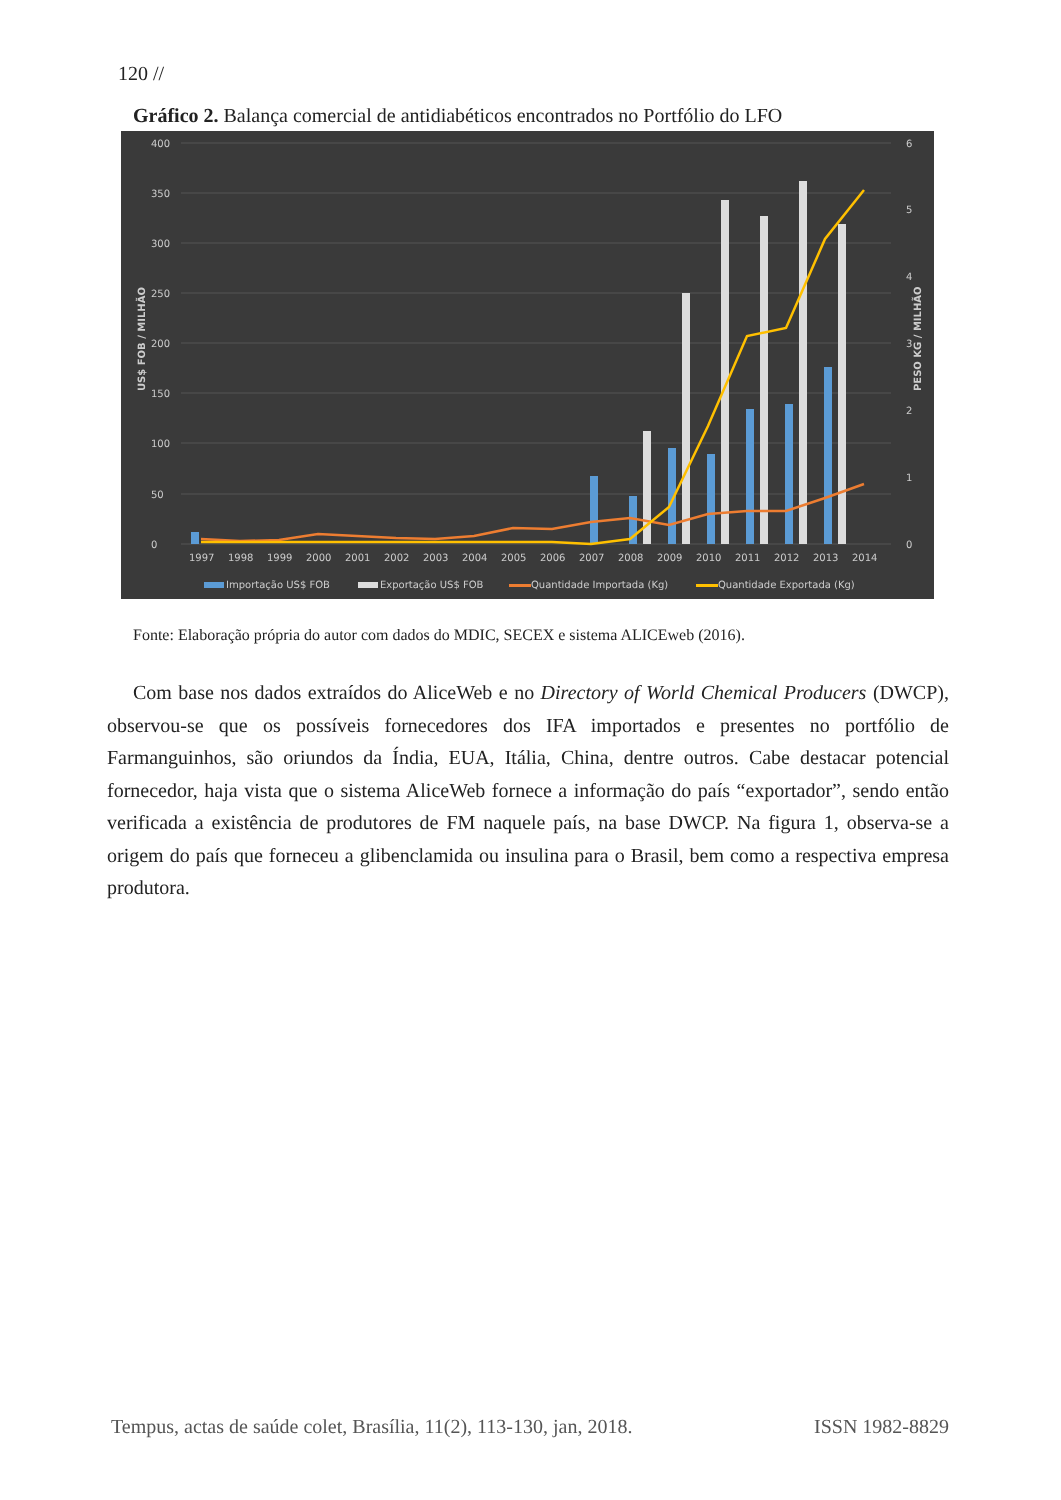120 //
Gráfico 2. Balança comercial de antidiabéticos encontrados no Portfólio do LFO
0
50
100
150
200
250
300
350
400
0
1
2
3
4
5
6
US$ FOB / MILHÃO
PESO KG / MILHÃO
1997
1998
1999
2000
2001
2002
2003
2004
2005
2006
2007
2008
2009
2010
2011
2012
2013
2014
Importação US$ FOB
Exportação US$ FOB
Quantidade Importada (Kg)
Quantidade Exportada (Kg)
Fonte: Elaboração própria do autor com dados do MDIC, SECEX e sistema ALICEweb (2016).
Com base nos dados extraídos do AliceWeb e no Directory of World Chemical Producers (DWCP), observou-se que os possíveis fornecedores dos IFA importados e presentes no portfólio de Farmanguinhos, são oriundos da Índia, EUA, Itália, China, dentre outros. Cabe destacar potencial fornecedor, haja vista que o sistema AliceWeb fornece a informação do país “exportador”, sendo então verificada a existência de produtores de FM naquele país, na base DWCP. Na figura 1, observa-se a origem do país que forneceu a glibenclamida ou insulina para o Brasil, bem como a respectiva empresa produtora.
Tempus, actas de saúde colet, Brasília, 11(2), 113-130, jan, 2018. ISSN 1982-8829